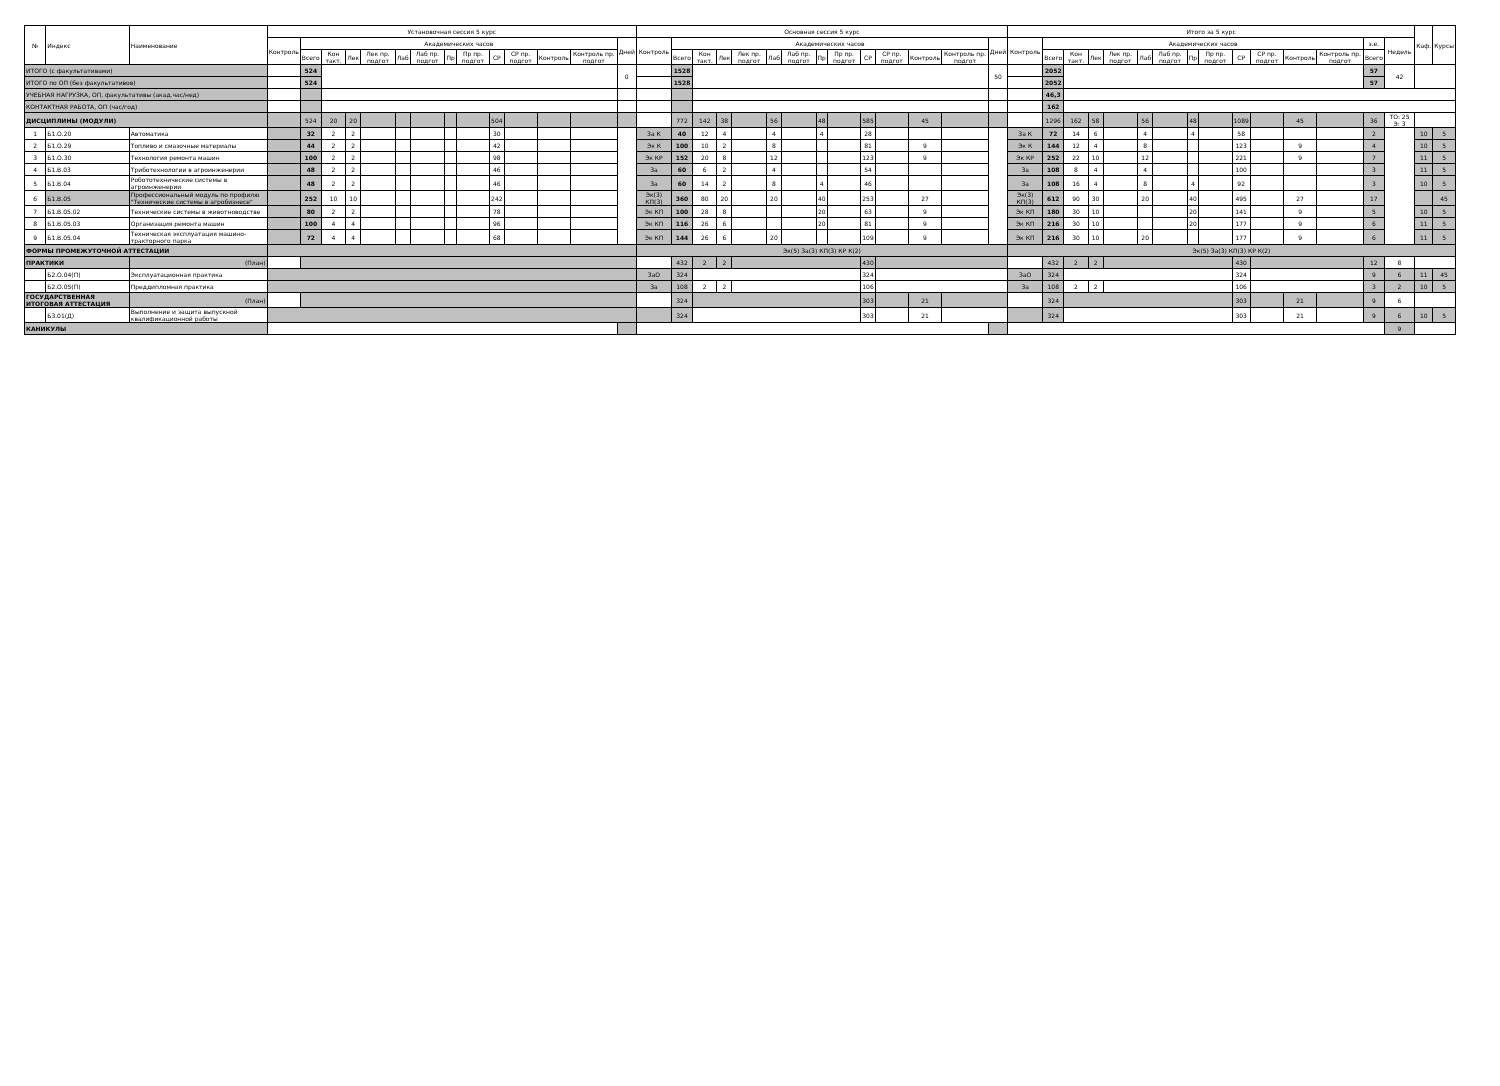| № | Индекс | Наименование | Установочная сессия 5 курс | | | | | | | | | | | | | | Основная сессия 5 курс | | | | | | | | | | | | | | Итого за 5 курс | | | | | | | | | | | | | | | Каф. | Курсы |
| --- | --- | --- | --- | --- | --- | --- | --- | --- | --- | --- | --- | --- | --- | --- | --- | --- | --- | --- | --- | --- | --- | --- | --- | --- | --- | --- | --- | --- | --- | --- | --- | --- | --- | --- | --- | --- | --- | --- | --- | --- | --- | --- | --- | --- | --- | --- | --- |
| | | | Контроль | Академических часов | | | | | | | | | | | | Дней | Контроль | Академических часов | | | | | | | | | | | | Дней | Контроль | Академических часов | | | | | | | | | | | | з.е. | Недель | | |
| | | | | Всего | Кон такт. | Лек | Лек пр. подгот | Лаб | Лаб пр. подгот | Пр | Пр пр. подгот | СР | СР пр. подгот | Контроль | Контроль пр. подгот | | | Всего | Кон такт. | Лек | Лек пр. подгот | Лаб | Лаб пр. подгот | Пр | Пр пр. подгот | СР | СР пр. подгот | Контроль | Контроль пр. подгот | | | Всего | Кон такт. | Лек | Лек пр. подгот | Лаб | Лаб пр. подгот | Пр | Пр пр. подгот | СР | СР пр. подгот | Контроль | Контроль пр. подгот | Всего | | | |
| ИТОГО (с факультативами) | | | | 524 | | | | | | | | | | | | 0 | | 1528 | | | | | | | | | | | | 50 | | 2052 | | | | | | | | | | | | 57 | 42 | | |
| ИТОГО по ОП (без факультативов) | | | | 524 | | | | | | | | | | | | | | 1528 | | | | | | | | | | | | | | 2052 | | | | | | | | | | | | 57 | | | |
| УЧЕБНАЯ НАГРУЗКА, ОП, факультативы (акад.час/нед) | | | | | | | | | | | | | | | | | | | | | | | | | | | | | | | | 46,3 | | | | | | | | | | | | | | | |
| КОНТАКТНАЯ РАБОТА, ОП (час/год) | | | | | | | | | | | | | | | | | | | | | | | | | | | | | | | | 162 | | | | | | | | | | | | | | | |
| ДИСЦИПЛИНЫ (МОДУЛИ) | | | | 524 | 20 | 20 | | | | | | 504 | | | | | | 772 | 142 | 38 | | 56 | | 48 | | 585 | | 45 | | | | 1296 | 162 | 58 | | 56 | | 48 | | 1089 | | 45 | | 36 | ТО: 25 Э: 3 | | |
| 1 | Б1.О.20 | Автоматика | | 32 | 2 | 2 | | | | | | 30 | | | | | За К | 40 | 12 | 4 | | 4 | | 4 | | 28 | | | | | За К | 72 | 14 | 6 | | 4 | | 4 | | 58 | | | | 2 | | 10 | 5 |
| 2 | Б1.О.29 | Топливо и смазочные материалы | | 44 | 2 | 2 | | | | | | 42 | | | | | Эк К | 100 | 10 | 2 | | 8 | | | | 81 | | 9 | | | Эк К | 144 | 12 | 4 | | 8 | | | | 123 | | 9 | | 4 | | 10 | 5 |
| 3 | Б1.О.30 | Технология ремонта машин | | 100 | 2 | 2 | | | | | | 98 | | | | | Эк КР | 152 | 20 | 8 | | 12 | | | | 123 | | 9 | | | Эк КР | 252 | 22 | 10 | | 12 | | | | 221 | | 9 | | 7 | | 11 | 5 |
| 4 | Б1.В.03 | Триботехнологии в агроинженерии | | 48 | 2 | 2 | | | | | | 46 | | | | | За | 60 | 6 | 2 | | 4 | | | | 54 | | | | | За | 108 | 8 | 4 | | 4 | | | | 100 | | | | 3 | | 11 | 5 |
| 5 | Б1.В.04 | Робототехнические системы в агроинженерии | | 48 | 2 | 2 | | | | | | 46 | | | | | За | 60 | 14 | 2 | | 8 | | 4 | | 46 | | | | | За | 108 | 16 | 4 | | 8 | | 4 | | 92 | | | | 3 | | 10 | 5 |
| 6 | Б1.В.05 | Профессиональный модуль по профилю "Технические системы в агробизнесе" | | 252 | 10 | 10 | | | | | | 242 | | | | | Эк(3) КП(3) | 360 | 80 | 20 | | 20 | | 40 | | 253 | | 27 | | | Эк(3) КП(3) | 612 | 90 | 30 | | 20 | | 40 | | 495 | | 27 | | 17 | | | 45 |
| 7 | Б1.В.05.02 | Технические системы в животноводстве | | 80 | 2 | 2 | | | | | | 78 | | | | | Эк КП | 100 | 28 | 8 | | | | 20 | | 63 | | 9 | | | Эк КП | 180 | 30 | 10 | | | | 20 | | 141 | | 9 | | 5 | | 10 | 5 |
| 8 | Б1.В.05.03 | Организация ремонта машин | | 100 | 4 | 4 | | | | | | 96 | | | | | Эк КП | 116 | 26 | 6 | | | | 20 | | 81 | | 9 | | | Эк КП | 216 | 30 | 10 | | | | 20 | | 177 | | 9 | | 6 | | 11 | 5 |
| 9 | Б1.В.05.04 | Техническая эксплуатация машино-тракторного парка | | 72 | 4 | 4 | | | | | | 68 | | | | | Эк КП | 144 | 26 | 6 | | 20 | | | | 109 | | 9 | | | Эк КП | 216 | 30 | 10 | | 20 | | | | 177 | | 9 | | 6 | | 11 | 5 |
| ФОРМЫ ПРОМЕЖУТОЧНОЙ АТТЕСТАЦИИ | | | | | | | | | | | | | | | | | Эк(5) За(3) КП(3) КР К(2) | | | | | | | | | | | | | | Эк(5) За(3) КП(3) КР К(2) | | | | | | | | | | | | | | | | |
| ПРАКТИКИ | | (План) | | | | | | | | | | | | | | | | 432 | 2 | 2 | | | | | | 430 | | | | | | 432 | 2 | 2 | | | | | | 430 | | | | 12 | 8 | | |
| | Б2.О.04(П) | Эксплуатационная практика | | | | | | | | | | | | | | | ЗаО | 324 | | | | | | | | 324 | | | | | ЗаО | 324 | | | | | | | | 324 | | | | 9 | 6 | 11 | 45 |
| | Б2.О.05(П) | Преддипломная практика | | | | | | | | | | | | | | | За | 108 | 2 | 2 | | | | | | 106 | | | | | За | 108 | 2 | 2 | | | | | | 106 | | | | 3 | 2 | 10 | 5 |
| ГОСУДАРСТВЕННАЯ ИТОГОВАЯ АТТЕСТАЦИЯ | | (План) | | | | | | | | | | | | | | | | 324 | | | | | | | | 303 | | 21 | | | | 324 | | | | | | | | 303 | | 21 | | 9 | 6 | | |
| | Б3.01(Д) | Выполнение и защита выпускной квалификационной работы | | | | | | | | | | | | | | | | 324 | | | | | | | | 303 | | 21 | | | | 324 | | | | | | | | 303 | | 21 | | 9 | 6 | 10 | 5 |
| КАНИКУЛЫ | | | | | | | | | | | | | | | | | | | | | | | | | | | | | | | | | | | | | | | | | | | | | 9 | | |